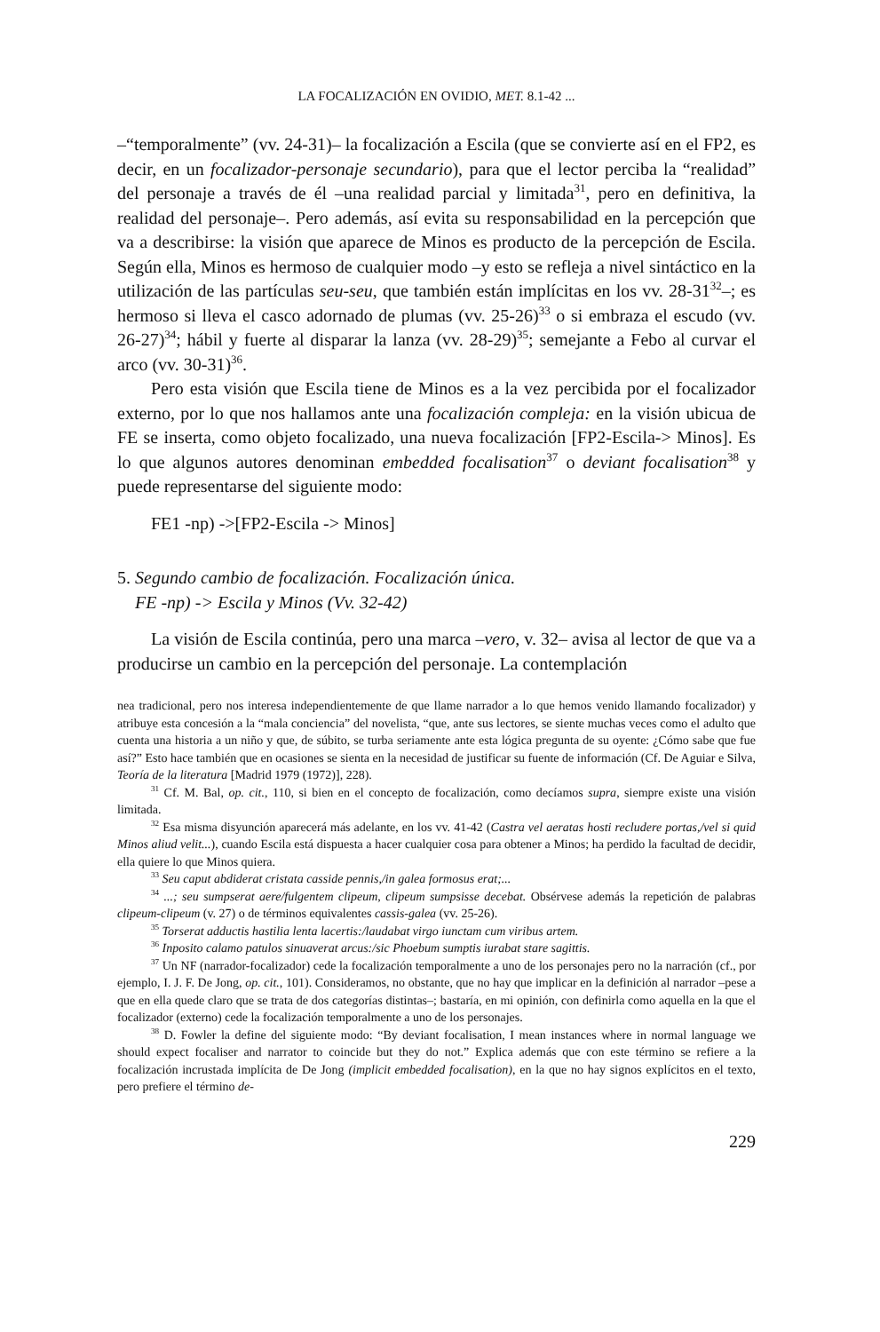LA FOCALIZACIÓN EN OVIDIO, MET. 8.1-42 ...
–“temporalmente” (vv. 24-31)– la focalización a Escila (que se convierte así en el FP2, es decir, en un focalizador-personaje secundario), para que el lector perciba la “realidad” del personaje a través de él –una realidad parcial y limitada<sup>31</sup>, pero en definitiva, la realidad del personaje–. Pero además, así evita su responsabilidad en la percepción que va a describirse: la visión que aparece de Minos es producto de la percepción de Escila. Según ella, Minos es hermoso de cualquier modo –y esto se refleja a nivel sintáctico en la utilización de las partículas seu-seu, que también están implícitas en los vv. 28-31<sup>32</sup>–; es hermoso si lleva el casco adornado de plumas (vv. 25-26)<sup>33</sup> o si embraza el escudo (vv. 26-27)<sup>34</sup>; hábil y fuerte al disparar la lanza (vv. 28-29)<sup>35</sup>; semejante a Febo al curvar el arco (vv. 30-31)<sup>36</sup>.
Pero esta visión que Escila tiene de Minos es a la vez percibida por el focalizador externo, por lo que nos hallamos ante una focalización compleja: en la visión ubicua de FE se inserta, como objeto focalizado, una nueva focalización [FP2-Escila-> Minos]. Es lo que algunos autores denominan embedded focalisation<sup>37</sup> o deviant focalisation<sup>38</sup> y puede representarse del siguiente modo:
FE1 -np) ->[FP2-Escila -> Minos]
5. Segundo cambio de focalización. Focalización única.
FE -np) -> Escila y Minos (Vv. 32-42)
La visión de Escila continúa, pero una marca –vero, v. 32– avisa al lector de que va a producirse un cambio en la percepción del personaje. La contemplación
nea tradicional, pero nos interesa independientemente de que llame narrador a lo que hemos venido llamando focalizador) y atribuye esta concesión a la “mala conciencia” del novelista, “que, ante sus lectores, se siente muchas veces como el adulto que cuenta una historia a un niño y que, de súbito, se turba seriamente ante esta lógica pregunta de su oyente: ¿Cómo sabe que fue así?” Esto hace también que en ocasiones se sienta en la necesidad de justificar su fuente de información (Cf. De Aguiar e Silva, Teoría de la literatura [Madrid 1979 (1972)], 228).
<sup>31</sup> Cf. M. Bal, op. cit., 110, si bien en el concepto de focalización, como decíamos supra, siempre existe una visión limitada.
<sup>32</sup> Esa misma disyunción aparecerá más adelante, en los vv. 41-42 (Castra vel aeratas hosti recludere portas,/vel si quid Minos aliud velit...), cuando Escila está dispuesta a hacer cualquier cosa para obtener a Minos; ha perdido la facultad de decidir, ella quiere lo que Minos quiera.
<sup>33</sup> Seu caput abdiderat cristata casside pennis,/in galea formosus erat;...
<sup>34</sup> ...; seu sumpserat aere/fulgentem clipeum, clipeum sumpsisse decebat. Obsérvese además la repetición de palabras clipeum-clipeum (v. 27) o de términos equivalentes cassis-galea (vv. 25-26).
<sup>35</sup> Torserat adductis hastilia lenta lacertis:/laudabat virgo iunctam cum viribus artem.
<sup>36</sup> Inposito calamo patulos sinuaverat arcus:/sic Phoebum sumptis iurabat stare sagittis.
<sup>37</sup> Un NF (narrador-focalizador) cede la focalización temporalmente a uno de los personajes pero no la narración (cf., por ejemplo, I. J. F. De Jong, op. cit., 101). Consideramos, no obstante, que no hay que implicar en la definición al narrador –pese a que en ella quede claro que se trata de dos categorías distintas–; bastaría, en mi opinión, con definirla como aquella en la que el focalizador (externo) cede la focalización temporalmente a uno de los personajes.
<sup>38</sup> D. Fowler la define del siguiente modo: “By deviant focalisation, I mean instances where in normal language we should expect focaliser and narrator to coincide but they do not.” Explica además que con este término se refiere a la focalización incrustada implícita de De Jong (implicit embedded focalisation), en la que no hay signos explícitos en el texto, pero prefiere el término de-
229